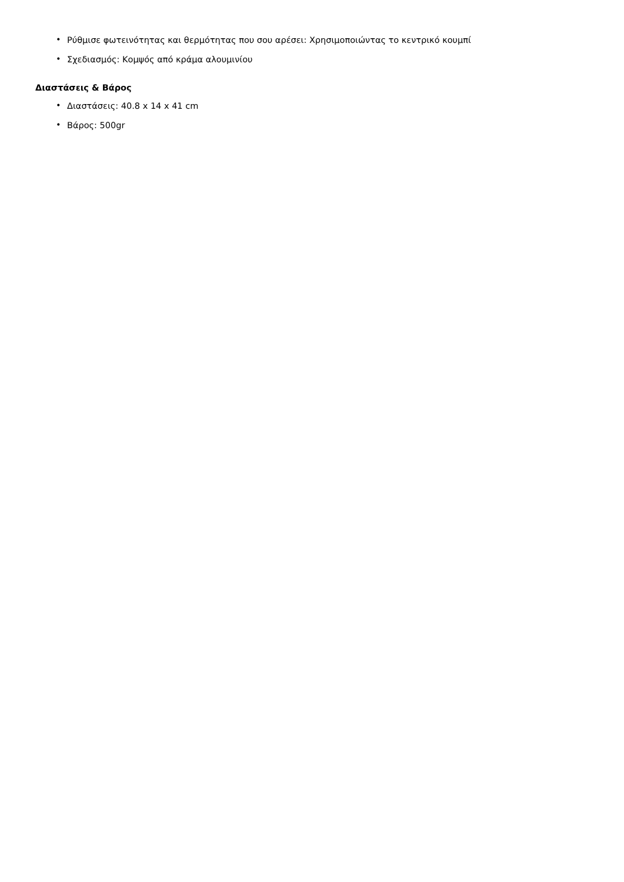• Ρύθμισε φωτεινότητας και θερμότητας που σου αρέσει: Χρησιμοποιώντας το κεντρικό κουμπί
• Σχεδιασμός: Κομψός από κράμα αλουμινίου
Διαστάσεις & Βάρος
• Διαστάσεις: 40.8 x 14 x 41 cm
• Βάρος: 500gr